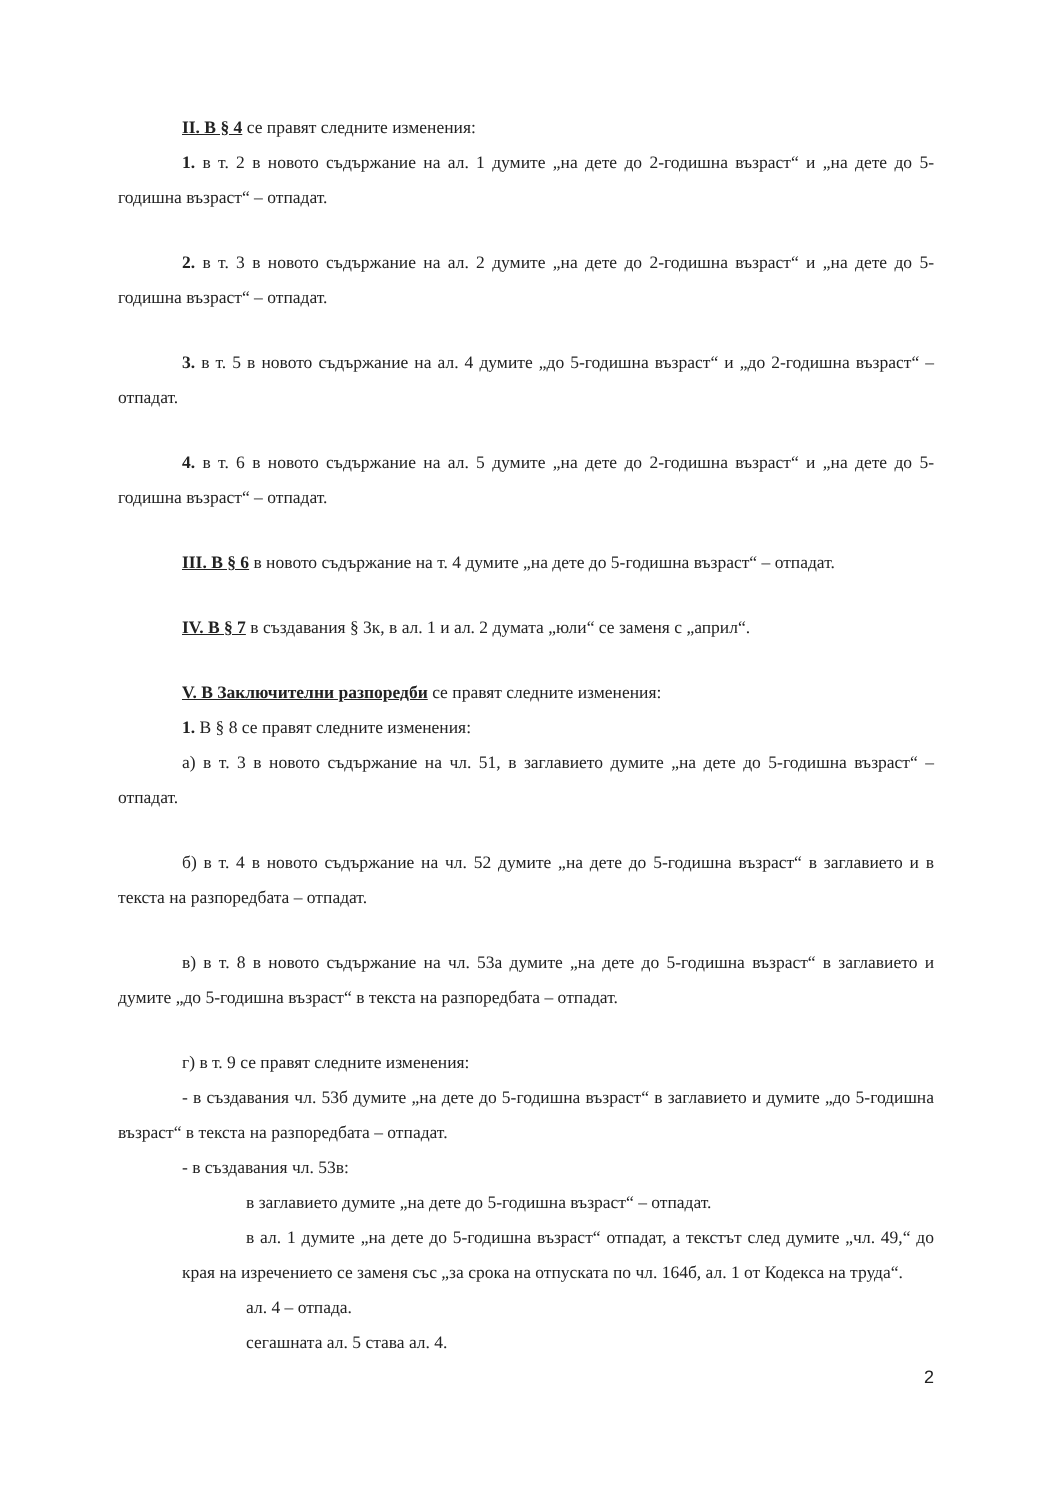II. В § 4 се правят следните изменения:
1. в т. 2 в новото съдържание на ал. 1 думите „на дете до 2-годишна възраст“ и „на дете до 5-годишна възраст“ – отпадат.
2. в т. 3 в новото съдържание на ал. 2 думите „на дете до 2-годишна възраст“ и „на дете до 5-годишна възраст“ – отпадат.
3. в т. 5 в новото съдържание на ал. 4 думите „до 5-годишна възраст“ и „до 2-годишна възраст“ – отпадат.
4. в т. 6 в новото съдържание на ал. 5 думите „на дете до 2-годишна възраст“ и „на дете до 5-годишна възраст“ – отпадат.
III. В § 6 в новото съдържание на т. 4 думите „на дете до 5-годишна възраст“ – отпадат.
IV. В § 7 в създавания § 3к, в ал. 1 и ал. 2 думата „юли“ се заменя с „април“.
V. В Заключителни разпоредби се правят следните изменения:
1. В § 8 се правят следните изменения:
а) в т. 3 в новото съдържание на чл. 51, в заглавието думите „на дете до 5-годишна възраст“ – отпадат.
б) в т. 4 в новото съдържание на чл. 52 думите „на дете до 5-годишна възраст“ в заглавието и в текста на разпоредбата – отпадат.
в) в т. 8 в новото съдържание на чл. 53а думите „на дете до 5-годишна възраст“ в заглавието и думите „до 5-годишна възраст“ в текста на разпоредбата – отпадат.
г) в т. 9 се правят следните изменения:
- в създавания чл. 53б думите „на дете до 5-годишна възраст“ в заглавието и думите „до 5-годишна възраст“ в текста на разпоредбата – отпадат.
- в създавания чл. 53в:
в заглавието думите „на дете до 5-годишна възраст“ – отпадат.
в ал. 1 думите „на дете до 5-годишна възраст“ отпадат, а текстът след думите „чл. 49,“ до края на изречението се заменя със „за срока на отпуската по чл. 164б, ал. 1 от Кодекса на труда“.
ал. 4 – отпада.
сегашната ал. 5 става ал. 4.
2